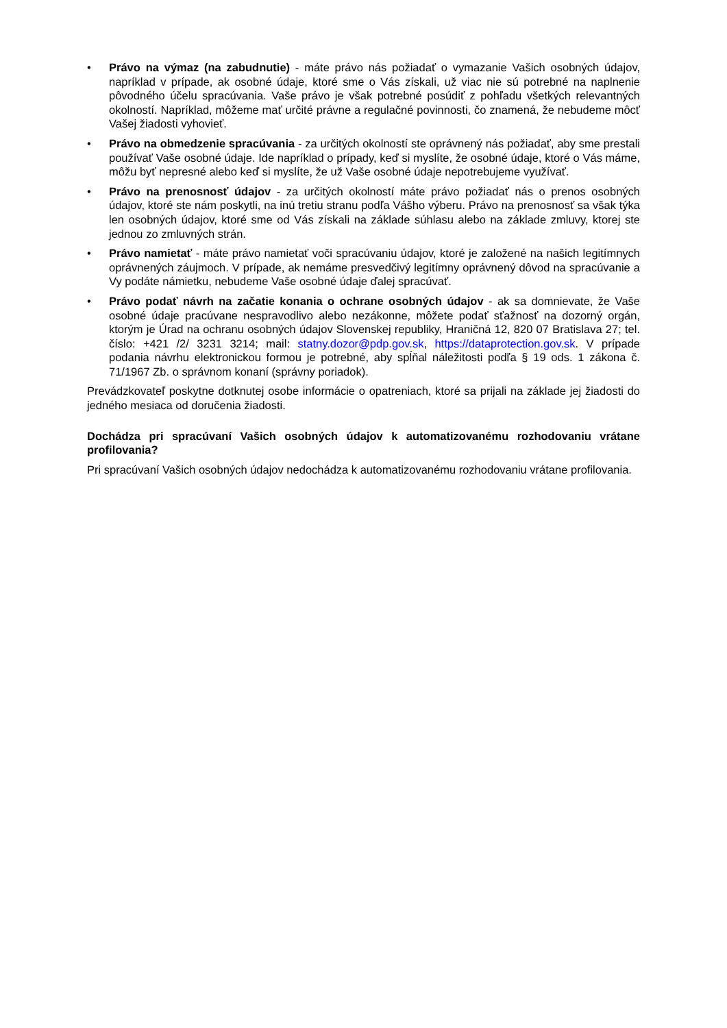• Právo na výmaz (na zabudnutie) - máte právo nás požiadať o vymazanie Vašich osobných údajov, napríklad v prípade, ak osobné údaje, ktoré sme o Vás získali, už viac nie sú potrebné na naplnenie pôvodného účelu spracúvania. Vaše právo je však potrebné posúdiť z pohľadu všetkých relevantných okolností. Napríklad, môžeme mať určité právne a regulačné povinnosti, čo znamená, že nebudeme môcť Vašej žiadosti vyhovieť.
• Právo na obmedzenie spracúvania - za určitých okolností ste oprávnený nás požiadať, aby sme prestali používať Vaše osobné údaje. Ide napríklad o prípady, keď si myslíte, že osobné údaje, ktoré o Vás máme, môžu byť nepresné alebo keď si myslíte, že už Vaše osobné údaje nepotrebujeme využívať.
• Právo na prenosnosť údajov - za určitých okolností máte právo požiadať nás o prenos osobných údajov, ktoré ste nám poskytli, na inú tretiu stranu podľa Vášho výberu. Právo na prenosnosť sa však týka len osobných údajov, ktoré sme od Vás získali na základe súhlasu alebo na základe zmluvy, ktorej ste jednou zo zmluvných strán.
• Právo namietať - máte právo namietať voči spracúvaniu údajov, ktoré je založené na našich legitímnych oprávnených záujmoch. V prípade, ak nemáme presvedčivý legitímny oprávnený dôvod na spracúvanie a Vy podáte námietku, nebudeme Vaše osobné údaje ďalej spracúvať.
• Právo podať návrh na začatie konania o ochrane osobných údajov - ak sa domnievate, že Vaše osobné údaje pracúvane nespravodlivo alebo nezákonne, môžete podať sťažnosť na dozorný orgán, ktorým je Úrad na ochranu osobných údajov Slovenskej republiky, Hraničná 12, 820 07 Bratislava 27; tel. číslo: +421 /2/ 3231 3214; mail: statny.dozor@pdp.gov.sk, https://dataprotection.gov.sk. V prípade podania návrhu elektronickou formou je potrebné, aby spĺňal náležitosti podľa § 19 ods. 1 zákona č. 71/1967 Zb. o správnom konaní (správny poriadok).
Prevádzkovateľ poskytne dotknutej osobe informácie o opatreniach, ktoré sa prijali na základe jej žiadosti do jedného mesiaca od doručenia žiadosti.
Dochádza pri spracúvaní Vašich osobných údajov k automatizovanému rozhodovaniu vrátane profilovania?
Pri spracúvaní Vašich osobných údajov nedochádza k automatizovanému rozhodovaniu vrátane profilovania.